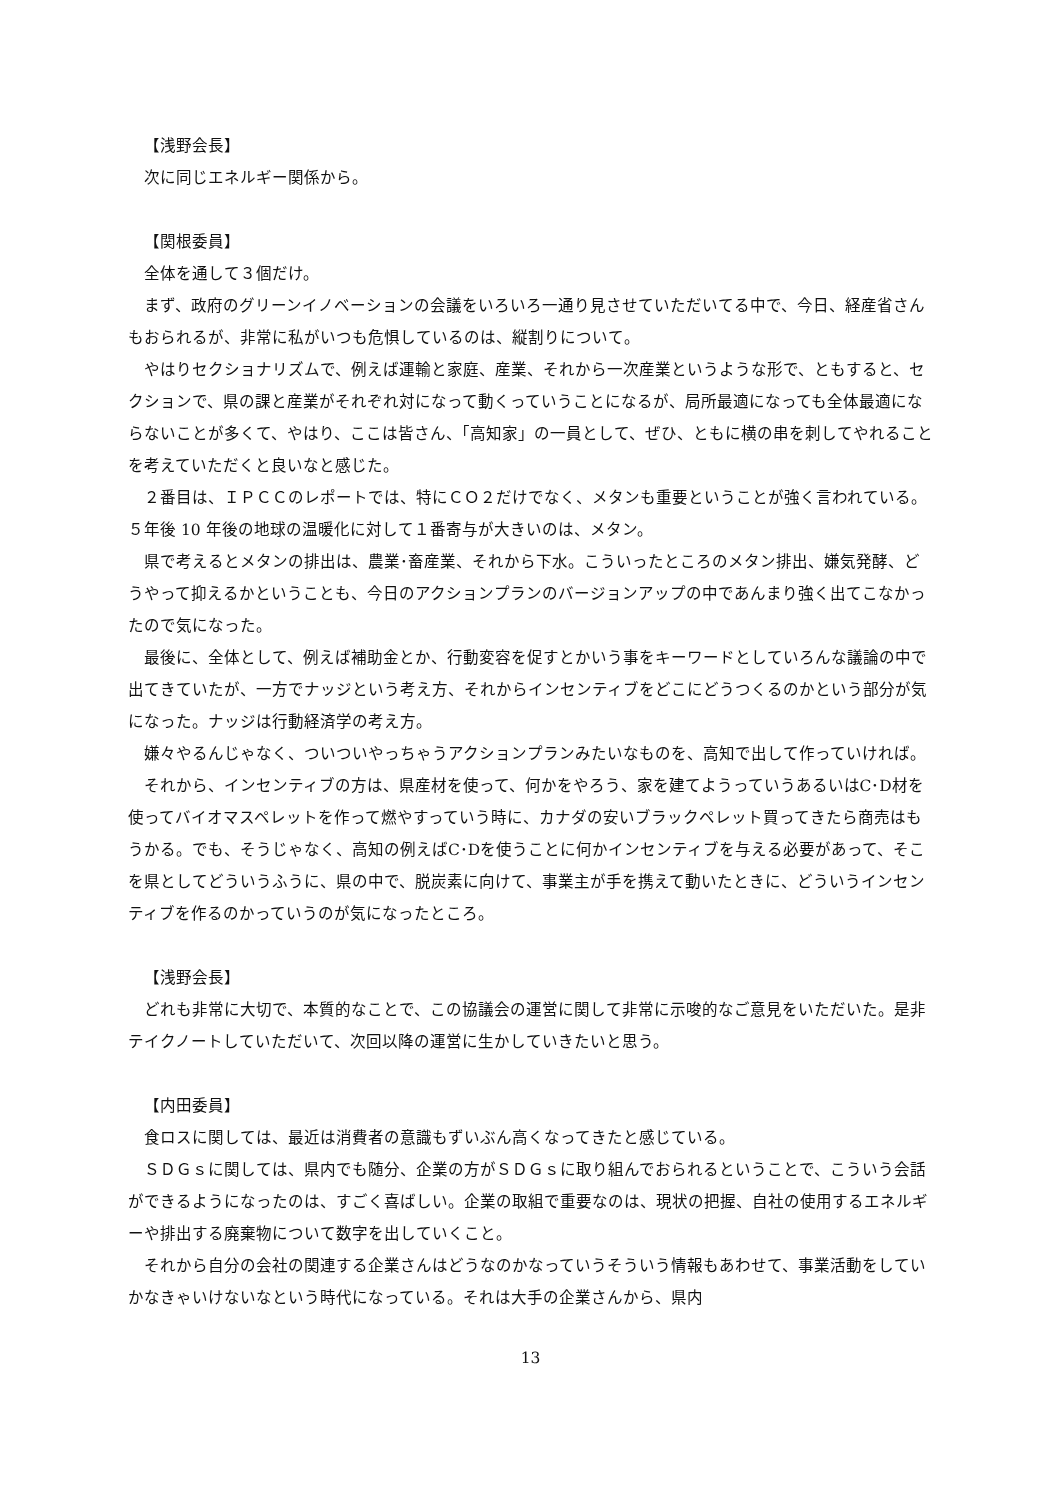【浅野会長】
次に同じエネルギー関係から。
【関根委員】
全体を通して３個だけ。
まず、政府のグリーンイノベーションの会議をいろいろ一通り見させていただいてる中で、今日、経産省さんもおられるが、非常に私がいつも危惧しているのは、縦割りについて。
やはりセクショナリズムで、例えば運輸と家庭、産業、それから一次産業というような形で、ともすると、セクションで、県の課と産業がそれぞれ対になって動くっていうことになるが、局所最適になっても全体最適にならないことが多くて、やはり、ここは皆さん、「高知家」の一員として、ぜひ、ともに横の串を刺してやれることを考えていただくと良いなと感じた。
２番目は、ＩＰＣＣのレポートでは、特にＣＯ２だけでなく、メタンも重要ということが強く言われている。５年後 10 年後の地球の温暖化に対して１番寄与が大きいのは、メタン。
県で考えるとメタンの排出は、農業･畜産業、それから下水。こういったところのメタン排出、嫌気発酵、どうやって抑えるかということも、今日のアクションプランのバージョンアップの中であんまり強く出てこなかったので気になった。
最後に、全体として、例えば補助金とか、行動変容を促すとかいう事をキーワードとしていろんな議論の中で出てきていたが、一方でナッジという考え方、それからインセンティブをどこにどうつくるのかという部分が気になった。ナッジは行動経済学の考え方。
嫌々やるんじゃなく、ついついやっちゃうアクションプランみたいなものを、高知で出して作っていければ。
それから、インセンティブの方は、県産材を使って、何かをやろう、家を建てようっていうあるいはC･D材を使ってバイオマスペレットを作って燃やすっていう時に、カナダの安いブラックペレット買ってきたら商売はもうかる。でも、そうじゃなく、高知の例えばC･Dを使うことに何かインセンティブを与える必要があって、そこを県としてどういうふうに、県の中で、脱炭素に向けて、事業主が手を携えて動いたときに、どういうインセンティブを作るのかっていうのが気になったところ。
【浅野会長】
どれも非常に大切で、本質的なことで、この協議会の運営に関して非常に示唆的なご意見をいただいた。是非テイクノートしていただいて、次回以降の運営に生かしていきたいと思う。
【内田委員】
食ロスに関しては、最近は消費者の意識もずいぶん高くなってきたと感じている。
ＳＤＧｓに関しては、県内でも随分、企業の方がＳＤＧｓに取り組んでおられるということで、こういう会話ができるようになったのは、すごく喜ばしい。企業の取組で重要なのは、現状の把握、自社の使用するエネルギーや排出する廃棄物について数字を出していくこと。
それから自分の会社の関連する企業さんはどうなのかなっていうそういう情報もあわせて、事業活動をしていかなきゃいけないなという時代になっている。それは大手の企業さんから、県内
13